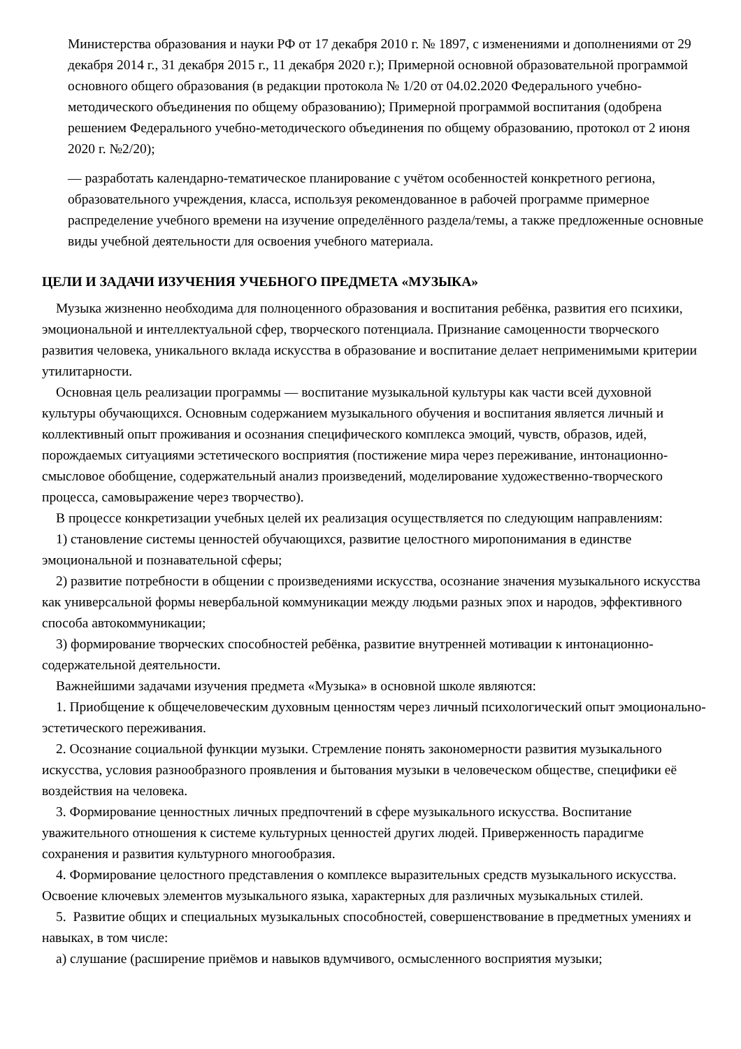Министерства образования и науки РФ от 17 декабря 2010 г. № 1897, с изменениями и дополнениями от 29 декабря 2014 г., 31 декабря 2015 г., 11 декабря 2020 г.); Примерной основной образовательной программой основного общего образования (в редакции протокола № 1/20 от 04.02.2020 Федерального учебно-методического объединения по общему образованию); Примерной программой воспитания (одобрена решением Федерального учебно-методического объединения по общему образованию, протокол от 2 июня 2020 г. №2/20);
— разработать календарно-тематическое планирование с учётом особенностей конкретного региона, образовательного учреждения, класса, используя рекомендованное в рабочей программе примерное распределение учебного времени на изучение определённого раздела/темы, а также предложенные основные виды учебной деятельности для освоения учебного материала.
ЦЕЛИ И ЗАДАЧИ ИЗУЧЕНИЯ УЧЕБНОГО ПРЕДМЕТА «МУЗЫКА»
Музыка жизненно необходима для полноценного образования и воспитания ребёнка, развития его психики, эмоциональной и интеллектуальной сфер, творческого потенциала. Признание самоценности творческого развития человека, уникального вклада искусства в образование и воспитание делает неприменимыми критерии утилитарности.
Основная цель реализации программы — воспитание музыкальной культуры как части всей духовной культуры обучающихся. Основным содержанием музыкального обучения и воспитания является личный и коллективный опыт проживания и осознания специфического комплекса эмоций, чувств, образов, идей, порождаемых ситуациями эстетического восприятия (постижение мира через переживание, интонационно-смысловое обобщение, содержательный анализ произведений, моделирование художественно-творческого процесса, самовыражение через творчество).
В процессе конкретизации учебных целей их реализация осуществляется по следующим направлениям:
1) становление системы ценностей обучающихся, развитие целостного миропонимания в единстве эмоциональной и познавательной сферы;
2) развитие потребности в общении с произведениями искусства, осознание значения музыкального искусства как универсальной формы невербальной коммуникации между людьми разных эпох и народов, эффективного способа автокоммуникации;
3) формирование творческих способностей ребёнка, развитие внутренней мотивации к интонационно-содержательной деятельности.
Важнейшими задачами изучения предмета «Музыка» в основной школе являются:
1. Приобщение к общечеловеческим духовным ценностям через личный психологический опыт эмоционально-эстетического переживания.
2. Осознание социальной функции музыки. Стремление понять закономерности развития музыкального искусства, условия разнообразного проявления и бытования музыки в человеческом обществе, специфики её воздействия на человека.
3. Формирование ценностных личных предпочтений в сфере музыкального искусства. Воспитание уважительного отношения к системе культурных ценностей других людей. Приверженность парадигме сохранения и развития культурного многообразия.
4. Формирование целостного представления о комплексе выразительных средств музыкального искусства. Освоение ключевых элементов музыкального языка, характерных для различных музыкальных стилей.
5. Развитие общих и специальных музыкальных способностей, совершенствование в предметных умениях и навыках, в том числе:
а) слушание (расширение приёмов и навыков вдумчивого, осмысленного восприятия музыки;